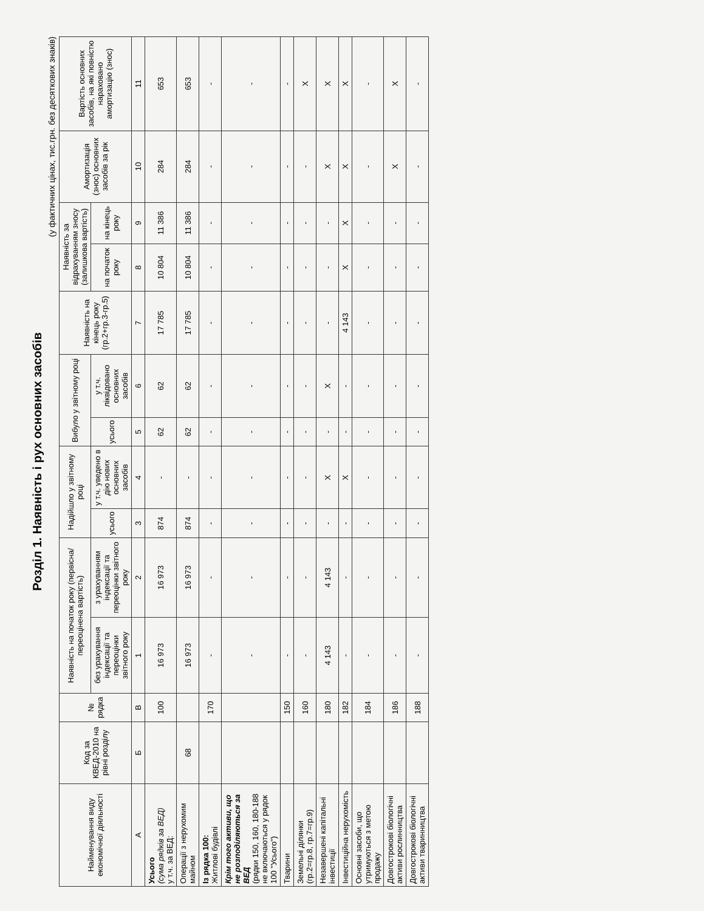Розділ 1. Наявність і рух основних засобів
(у фактичних цінах, тис.грн. без десяткових знаків)
| Найменування виду економічної діяльності | Код за КВЕД-2010 на рівні розділу | № рядка | Наявність на початок року (первісна/ переоцінена вартість) | | Надійшло у звітному році | | Вибуло у звітному році | | Наявність на кінець року (гр.2+гр.3-гр.5) | Наявність за відрахуванням зносу (залишкова вартість) | | Амортизація (знос) основних засобів за рік | Вартість основних засобів, на які повністю нараховано амортизацію (знос) |
| --- | --- | --- | --- | --- | --- | --- | --- | --- | --- | --- | --- | --- | --- |
| | | | без урахування індексації та переоцінки звітного року | з урахуванням індексації та переоцінки звітного року | усього | у т.ч. уведено в дію нових основних засобів | усього | у т.ч. ліквідовано основних засобів | | на початок року | на кінець року | | |
| А | Б | В | 1 | 2 | 3 | 4 | 5 | 6 | 7 | 8 | 9 | 10 | 11 |
| Усього (сума рядків за ВЕД) у т.ч. за ВЕД: | | 100 | 16 973 | 16 973 | 874 | - | 62 | 62 | 17 785 | 10 804 | 11 386 | 284 | 653 |
| Операції з нерухомим майном | 68 | | 16 973 | 16 973 | 874 | - | 62 | 62 | 17 785 | 10 804 | 11 386 | 284 | 653 |
| Із рядка 100: Житлові будівлі | | 170 | - | - | - | - | - | - | - | - | - | - | - |
| Крім того активи, що не розподіляються за ВЕД (рядки 150, 160, 180-188 не включаються у рядок 100 "Усього") | | | - | - | - | - | - | - | - | - | - | - | - |
| Тварини | | 150 | - | - | - | - | - | - | - | - | - | - | - |
| Земельні ділянки (гр.2=гр.8, гр.7=гр.9) | | 160 | - | - | - | - | - | - | - | - | - | - | X |
| Незавершені капітальні інвестиції | | 180 | 4 143 | 4 143 | - | X | - | X | - | - | - | X | X |
| Інвестиційна нерухомість | | 182 | - | - | - | X | - | - | 4 143 | X | X | X | X |
| Основні засоби, що утримуються з метою продажу | | 184 | - | - | - | - | - | - | - | - | - | - | - |
| Довгострокові біологічні активи рослинництва | | 186 | - | - | - | - | - | - | - | - | - | X | X |
| Довгострокові біологічні активи тваринництва | | 188 | - | - | - | - | - | - | - | - | - | - | - |